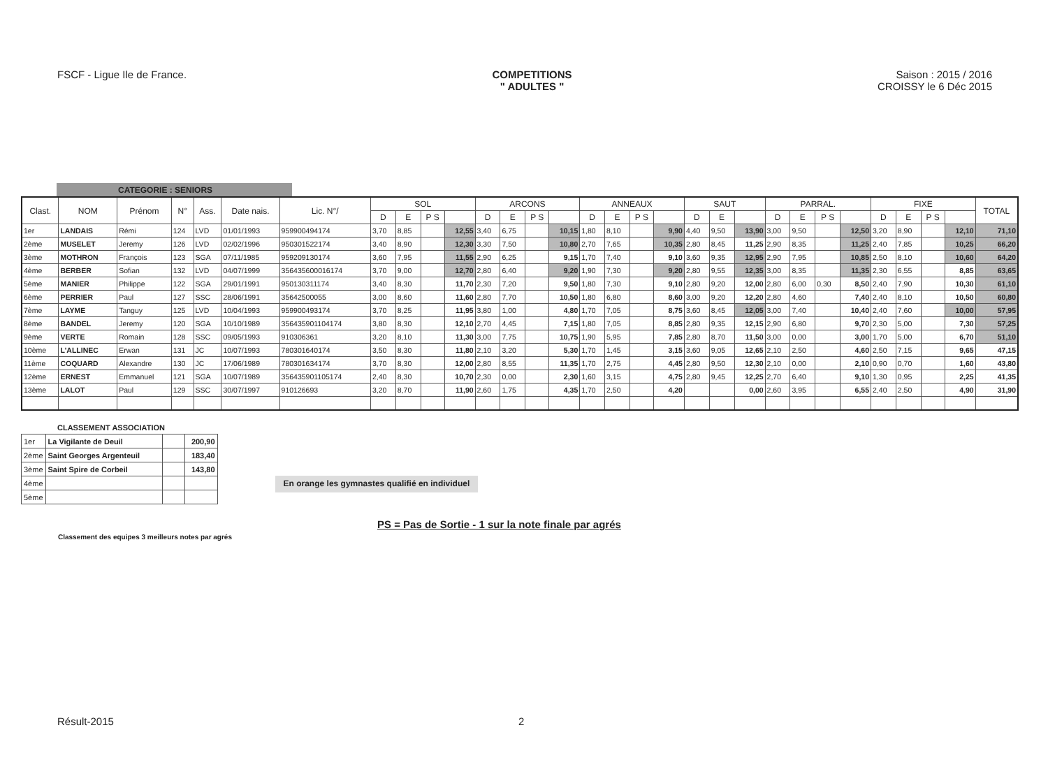FSCF - Ligue Ile de France. COMPETITIONS
" ADULTES "
Saison : 2015 / 2016
CROISSY le 6 Déc 2015
CATEGORIE : SENIORS
| Clast. | NOM | Prénom | N° | Ass. | Date nais. | Lic. N°/ | SOL | | | | ARCONS | | | | ANNEAUX | | | | SAUT | | | PARRAL. | | | | FIXE | | | | TOTAL |
| --- | --- | --- | --- | --- | --- | --- | --- | --- | --- | --- | --- | --- | --- | --- | --- | --- | --- | --- | --- | --- | --- | --- | --- | --- | --- | --- | --- | --- | --- | --- |
| | | | | | | | D | E | P S | | D | E | P S | | D | E | P S | | D | E | | D | E | P S | | D | E | P S | | |
| 1er | LANDAIS | Rémi | 124 | LVD | 01/01/1993 | 959900494174 | 3,70 | 8,85 | | 12,55 | 3,40 | 6,75 | | 10,15 | 1,80 | 8,10 | | 9,90 | 4,40 | 9,50 | 13,90 | 3,00 | 9,50 | | 12,50 | 3,20 | 8,90 | | 12,10 | 71,10 |
| 2ème | MUSELET | Jeremy | 126 | LVD | 02/02/1996 | 950301522174 | 3,40 | 8,90 | | 12,30 | 3,30 | 7,50 | | 10,80 | 2,70 | 7,65 | | 10,35 | 2,80 | 8,45 | 11,25 | 2,90 | 8,35 | | 11,25 | 2,40 | 7,85 | | 10,25 | 66,20 |
| 3ème | MOTHRON | François | 123 | SGA | 07/11/1985 | 959209130174 | 3,60 | 7,95 | | 11,55 | 2,90 | 6,25 | | 9,15 | 1,70 | 7,40 | | 9,10 | 3,60 | 9,35 | 12,95 | 2,90 | 7,95 | | 10,85 | 2,50 | 8,10 | | 10,60 | 64,20 |
| 4ème | BERBER | Sofian | 132 | LVD | 04/07/1999 | 356435600016174 | 3,70 | 9,00 | | 12,70 | 2,80 | 6,40 | | 9,20 | 1,90 | 7,30 | | 9,20 | 2,80 | 9,55 | 12,35 | 3,00 | 8,35 | | 11,35 | 2,30 | 6,55 | | 8,85 | 63,65 |
| 5ème | MANIER | Philippe | 122 | SGA | 29/01/1991 | 950130311174 | 3,40 | 8,30 | | 11,70 | 2,30 | 7,20 | | 9,50 | 1,80 | 7,30 | | 9,10 | 2,80 | 9,20 | 12,00 | 2,80 | 6,00 | 0,30 | 8,50 | 2,40 | 7,90 | | 10,30 | 61,10 |
| 6ème | PERRIER | Paul | 127 | SSC | 28/06/1991 | 35642500055 | 3,00 | 8,60 | | 11,60 | 2,80 | 7,70 | | 10,50 | 1,80 | 6,80 | | 8,60 | 3,00 | 9,20 | 12,20 | 2,80 | 4,60 | | 7,40 | 2,40 | 8,10 | | 10,50 | 60,80 |
| 7ème | LAYME | Tanguy | 125 | LVD | 10/04/1993 | 959900493174 | 3,70 | 8,25 | | 11,95 | 3,80 | 1,00 | | 4,80 | 1,70 | 7,05 | | 8,75 | 3,60 | 8,45 | 12,05 | 3,00 | 7,40 | | 10,40 | 2,40 | 7,60 | | 10,00 | 57,95 |
| 8ème | BANDEL | Jeremy | 120 | SGA | 10/10/1989 | 356435901104174 | 3,80 | 8,30 | | 12,10 | 2,70 | 4,45 | | 7,15 | 1,80 | 7,05 | | 8,85 | 2,80 | 9,35 | 12,15 | 2,90 | 6,80 | | 9,70 | 2,30 | 5,00 | | 7,30 | 57,25 |
| 9ème | VERTE | Romain | 128 | SSC | 09/05/1993 | 910306361 | 3,20 | 8,10 | | 11,30 | 3,00 | 7,75 | | 10,75 | 1,90 | 5,95 | | 7,85 | 2,80 | 8,70 | 11,50 | 3,00 | 0,00 | | 3,00 | 1,70 | 5,00 | | 6,70 | 51,10 |
| 10ème | L'ALLINEC | Erwan | 131 | JC | 10/07/1993 | 780301640174 | 3,50 | 8,30 | | 11,80 | 2,10 | 3,20 | | 5,30 | 1,70 | 1,45 | | 3,15 | 3,60 | 9,05 | 12,65 | 2,10 | 2,50 | | 4,60 | 2,50 | 7,15 | | 9,65 | 47,15 |
| 11ème | COQUARD | Alexandre | 130 | JC | 17/06/1989 | 780301634174 | 3,70 | 8,30 | | 12,00 | 2,80 | 8,55 | | 11,35 | 1,70 | 2,75 | | 4,45 | 2,80 | 9,50 | 12,30 | 2,10 | 0,00 | | 2,10 | 0,90 | 0,70 | | 1,60 | 43,80 |
| 12ème | ERNEST | Emmanuel | 121 | SGA | 10/07/1989 | 356435901105174 | 2,40 | 8,30 | | 10,70 | 2,30 | 0,00 | | 2,30 | 1,60 | 3,15 | | 4,75 | 2,80 | 9,45 | 12,25 | 2,70 | 6,40 | | 9,10 | 1,30 | 0,95 | | 2,25 | 41,35 |
| 13ème | LALOT | Paul | 129 | SSC | 30/07/1997 | 910126693 | 3,20 | 8,70 | | 11,90 | 2,60 | 1,75 | | 4,35 | 1,70 | 2,50 | | 4,20 | | | 0,00 | 2,60 | 3,95 | | 6,55 | 2,40 | 2,50 | | 4,90 | 31,90 |
CLASSEMENT ASSOCIATION
| 1er | La Vigilante de Deuil | | 200,90 |
| 2ème | Saint Georges Argenteuil | | 183,40 |
| 3ème | Saint Spire de Corbeil | | 143,80 |
| 4ème | | | |
| 5ème | | | |
En orange les gymnastes qualifié en individuel
PS = Pas de Sortie - 1 sur la note finale par agrés
Classement des equipes 3 meilleurs notes par agrés
Résult-2015 2